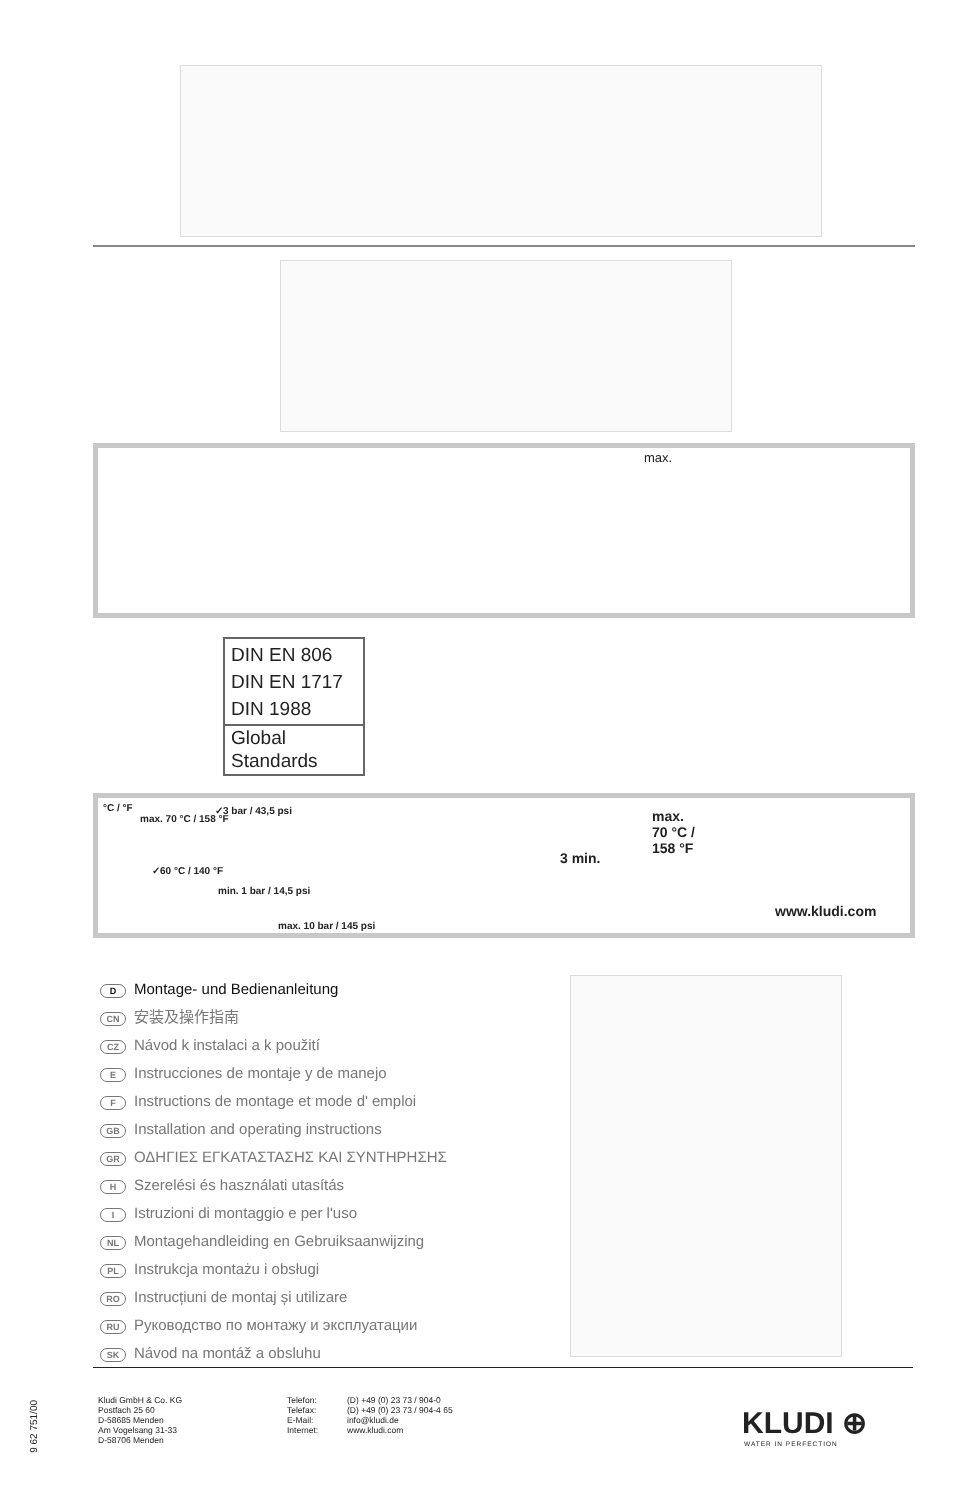DIN EN 806
DIN EN 1717
DIN 1988
Global
Standards
max.
°C / °F
max. 70 °C / 158 °F
✓60 °C / 140 °F
✓3 bar / 43,5 psi
min. 1 bar / 14,5 psi
max. 10 bar / 145 psi
3 min.
max.
70 °C /
158 °F
www.kludi.com
D Montage- und Bedienanleitung
CN 安装及操作指南
CZ Návod k instalaci a k použití
E Instrucciones de montaje y de manejo
F Instructions de montage et mode d' emploi
GB Installation and operating instructions
GR ΟΔΗΓΙΕΣ ΕΓΚΑΤΑΣΤΑΣΗΣ ΚΑΙ ΣΥΝΤΗΡΗΣΗΣ
H Szerelési és használati utasítás
I Istruzioni di montaggio e per l'uso
NL Montagehandleiding en Gebruiksaanwijzing
PL Instrukcja montażu i obsługi
RO Instrucțiuni de montaj și utilizare
RU Руководство по монтажу и эксплуатации
SK Návod na montáž a obsluhu
9 62 751/00
Kludi GmbH & Co. KG
Postfach 25 60
D-58685 Menden
Am Vogelsang 31-33
D-58706 Menden
Telefon:
Telefax:
E-Mail:
Internet:
(D) +49 (0) 23 73 / 904-0
(D) +49 (0) 23 73 / 904-4 65
info@kludi.de
www.kludi.com
KLUDI ⊕
WATER IN PERFECTION